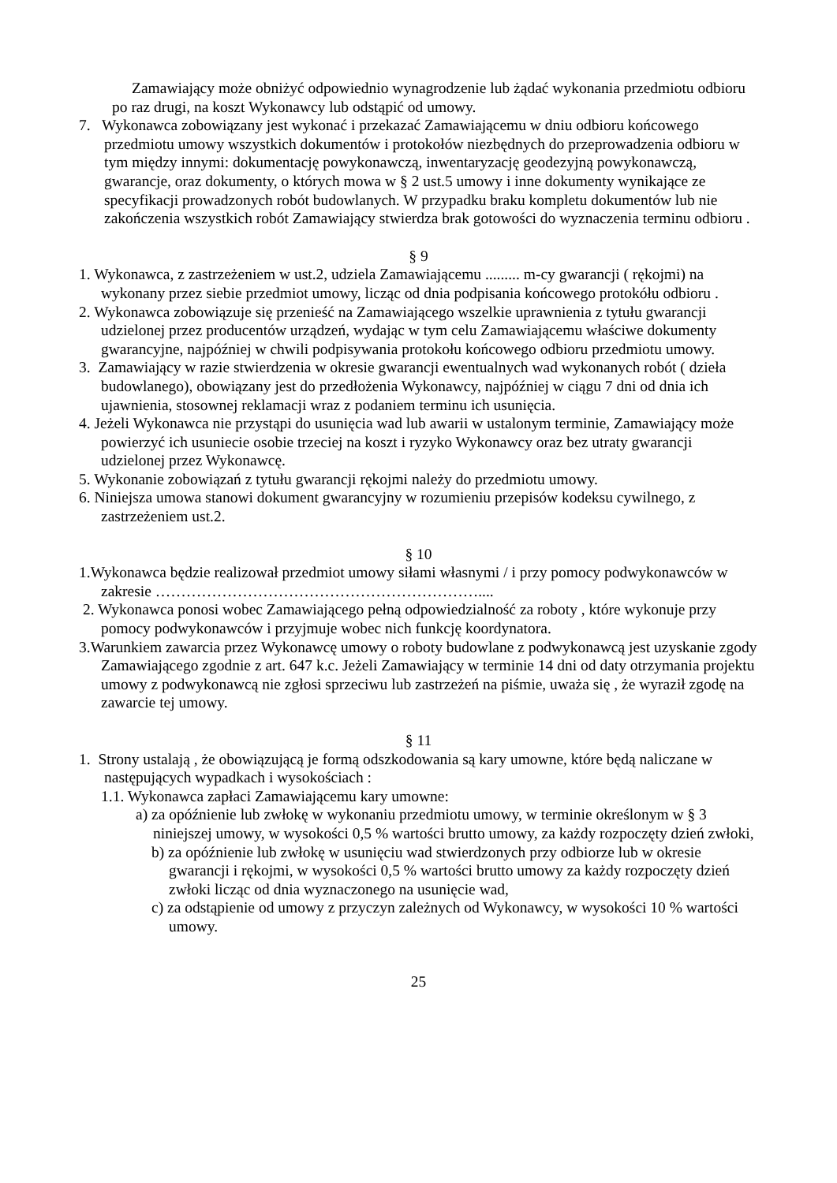Zamawiający może obniżyć odpowiednio wynagrodzenie lub żądać wykonania przedmiotu odbioru po raz drugi, na koszt Wykonawcy lub odstąpić od umowy.
7. Wykonawca zobowiązany jest wykonać i przekazać Zamawiającemu w dniu odbioru końcowego przedmiotu umowy wszystkich dokumentów i protokołów niezbędnych do przeprowadzenia odbioru w tym między innymi: dokumentację powykonawczą, inwentaryzację geodezyjną powykonawczą, gwarancje, oraz dokumenty, o których mowa w § 2 ust.5 umowy i inne dokumenty wynikające ze specyfikacji prowadzonych robót budowlanych. W przypadku braku kompletu dokumentów lub nie zakończenia wszystkich robót Zamawiający stwierdza brak gotowości do wyznaczenia terminu odbioru .
§ 9
1. Wykonawca, z zastrzeżeniem w ust.2, udziela Zamawiającemu ......... m-cy gwarancji ( rękojmi) na wykonany przez siebie przedmiot umowy, licząc od dnia podpisania końcowego protokółu odbioru .
2. Wykonawca zobowiązuje się przenieść na Zamawiającego wszelkie uprawnienia z tytułu gwarancji udzielonej przez producentów urządzeń, wydając w tym celu Zamawiającemu właściwe dokumenty gwarancyjne, najpóźniej w chwili podpisywania protokołu końcowego odbioru przedmiotu umowy.
3. Zamawiający w razie stwierdzenia w okresie gwarancji ewentualnych wad wykonanych robót ( dzieła budowlanego), obowiązany jest do przedłożenia Wykonawcy, najpóźniej w ciągu 7 dni od dnia ich ujawnienia, stosownej reklamacji wraz z podaniem terminu ich usunięcia.
4. Jeżeli Wykonawca nie przystąpi do usunięcia wad lub awarii w ustalonym terminie, Zamawiający może powierzyć ich usuniecie osobie trzeciej na koszt i ryzyko Wykonawcy oraz bez utraty gwarancji udzielonej przez Wykonawcę.
5. Wykonanie zobowiązań z tytułu gwarancji rękojmi należy do przedmiotu umowy.
6. Niniejsza umowa stanowi dokument gwarancyjny w rozumieniu przepisów kodeksu cywilnego, z zastrzeżeniem ust.2.
§ 10
1.Wykonawca będzie realizował przedmiot umowy siłami własnymi / i przy pomocy podwykonawców w zakresie ………………………………………………………....
2. Wykonawca ponosi wobec Zamawiającego pełną odpowiedzialność za roboty , które wykonuje przy pomocy podwykonawców i przyjmuje wobec nich funkcję koordynatora.
3.Warunkiem zawarcia przez Wykonawcę umowy o roboty budowlane z podwykonawcą jest uzyskanie zgody Zamawiającego zgodnie z art. 647 k.c. Jeżeli Zamawiający w terminie 14 dni od daty otrzymania projektu umowy z podwykonawcą nie zgłosi sprzeciwu lub zastrzeżeń na piśmie, uważa się , że wyraził zgodę na zawarcie tej umowy.
§ 11
1. Strony ustalają , że obowiązującą je formą odszkodowania są kary umowne, które będą naliczane w następujących wypadkach i wysokościach :
1.1. Wykonawca zapłaci Zamawiającemu kary umowne:
a) za opóźnienie lub zwłokę w wykonaniu przedmiotu umowy, w terminie określonym w § 3 niniejszej umowy, w wysokości 0,5 % wartości brutto umowy, za każdy rozpoczęty dzień zwłoki,
b) za opóźnienie lub zwłokę w usunięciu wad stwierdzonych przy odbiorze lub w okresie gwarancji i rękojmi, w wysokości 0,5 % wartości brutto umowy za każdy rozpoczęty dzień zwłoki licząc od dnia wyznaczonego na usunięcie wad,
c) za odstąpienie od umowy z przyczyn zależnych od Wykonawcy, w wysokości 10 % wartości umowy.
25